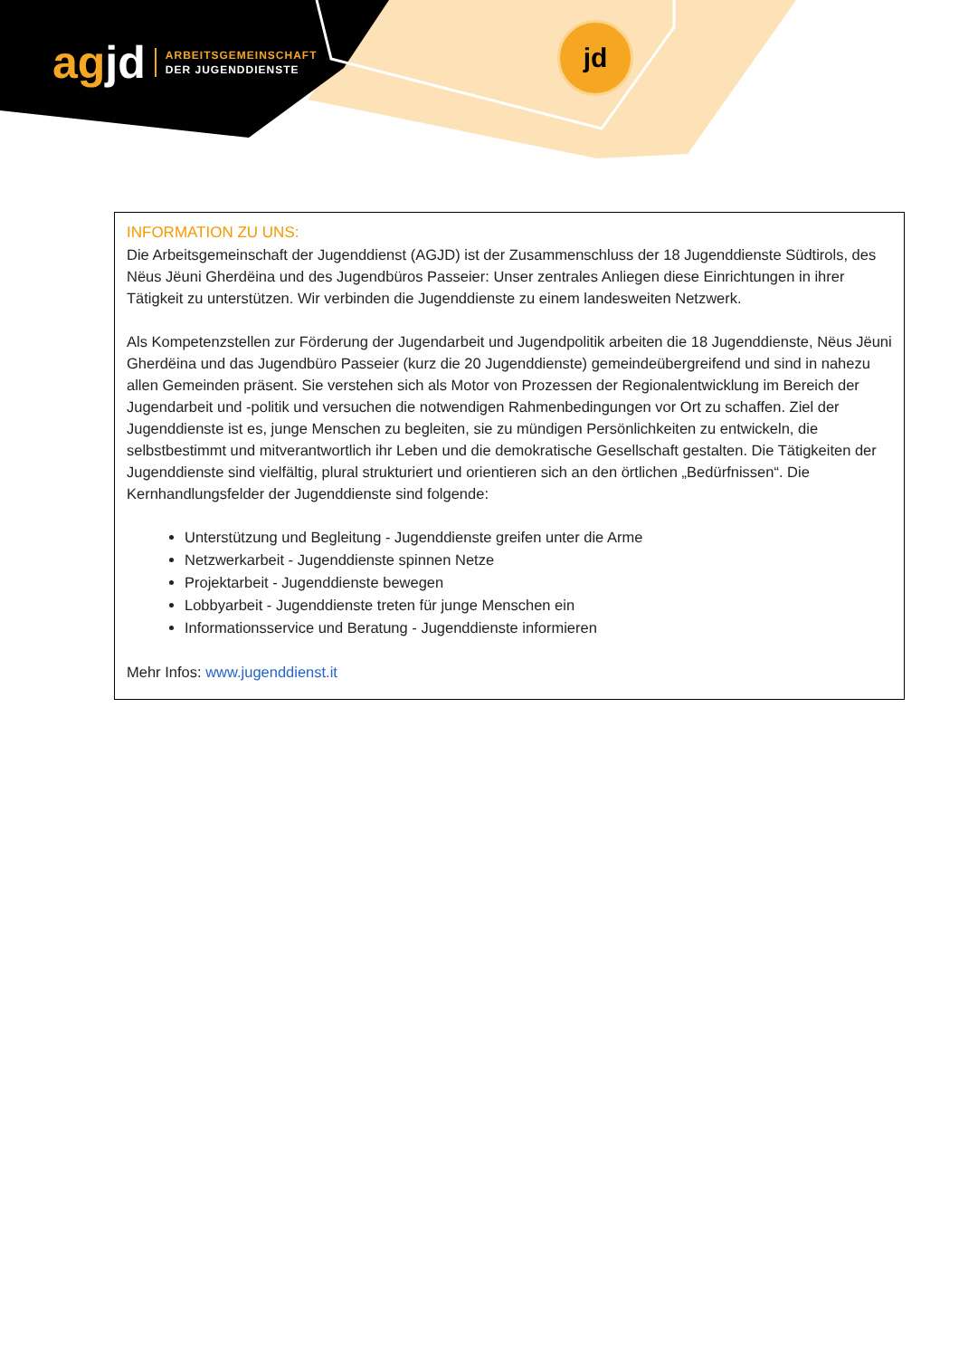agjd
ARBEITSGEMEINSCHAFT
DER JUGENDDIENSTE
jd
INFORMATION ZU UNS:
Die Arbeitsgemeinschaft der Jugenddienst (AGJD) ist der Zusammenschluss der 18 Jugenddienste Südtirols, des Nëus Jëuni Gherdëina und des Jugendbüros Passeier: Unser zentrales Anliegen diese Einrichtungen in ihrer Tätigkeit zu unterstützen. Wir verbinden die Jugenddienste zu einem landesweiten Netzwerk.
Als Kompetenzstellen zur Förderung der Jugendarbeit und Jugendpolitik arbeiten die 18 Jugenddienste, Nëus Jëuni Gherdëina und das Jugendbüro Passeier (kurz die 20 Jugenddienste) gemeindeübergreifend und sind in nahezu allen Gemeinden präsent. Sie verstehen sich als Motor von Prozessen der Regionalentwicklung im Bereich der Jugendarbeit und -politik und versuchen die notwendigen Rahmenbedingungen vor Ort zu schaffen. Ziel der Jugenddienste ist es, junge Menschen zu begleiten, sie zu mündigen Persönlichkeiten zu entwickeln, die selbstbestimmt und mitverantwortlich ihr Leben und die demokratische Gesellschaft gestalten. Die Tätigkeiten der Jugenddienste sind vielfältig, plural strukturiert und orientieren sich an den örtlichen „Bedürfnissen“. Die Kernhandlungsfelder der Jugenddienste sind folgende:
Unterstützung und Begleitung - Jugenddienste greifen unter die Arme
Netzwerkarbeit - Jugenddienste spinnen Netze
Projektarbeit - Jugenddienste bewegen
Lobbyarbeit - Jugenddienste treten für junge Menschen ein
Informationsservice und Beratung - Jugenddienste informieren
Mehr Infos: www.jugenddienst.it